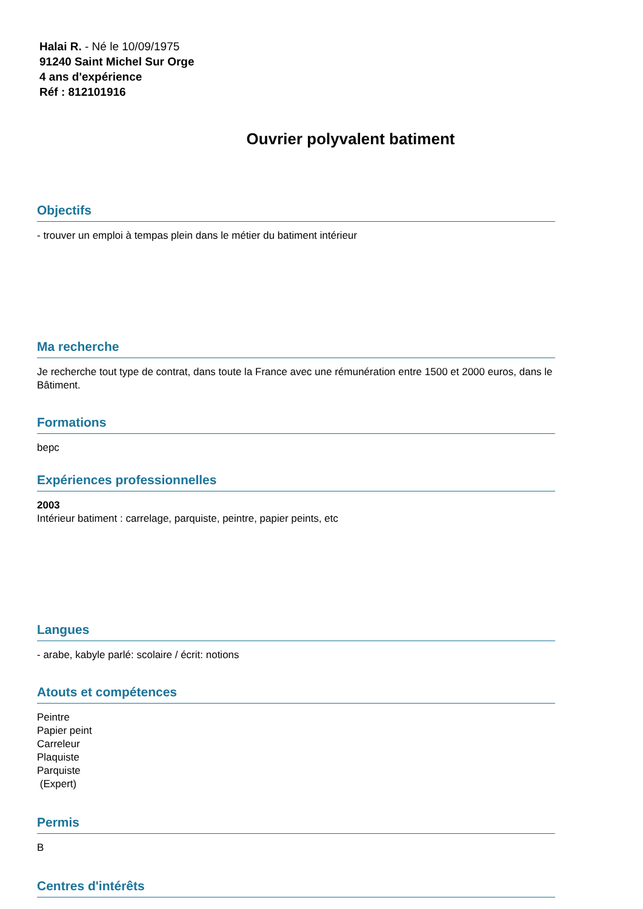Halai R. - Né le 10/09/1975
91240 Saint Michel Sur Orge
4 ans d'expérience
Réf : 812101916
Ouvrier polyvalent batiment
Objectifs
- trouver un emploi à tempas plein dans le métier du batiment intérieur
Ma recherche
Je recherche tout type de contrat, dans toute la France avec une rémunération entre 1500 et 2000 euros, dans le Bâtiment.
Formations
bepc
Expériences professionnelles
2003
Intérieur batiment : carrelage, parquiste, peintre, papier peints, etc
Langues
- arabe, kabyle parlé: scolaire / écrit: notions
Atouts et compétences
Peintre
Papier peint
Carreleur
Plaquiste
Parquiste
(Expert)
Permis
B
Centres d'intérêts